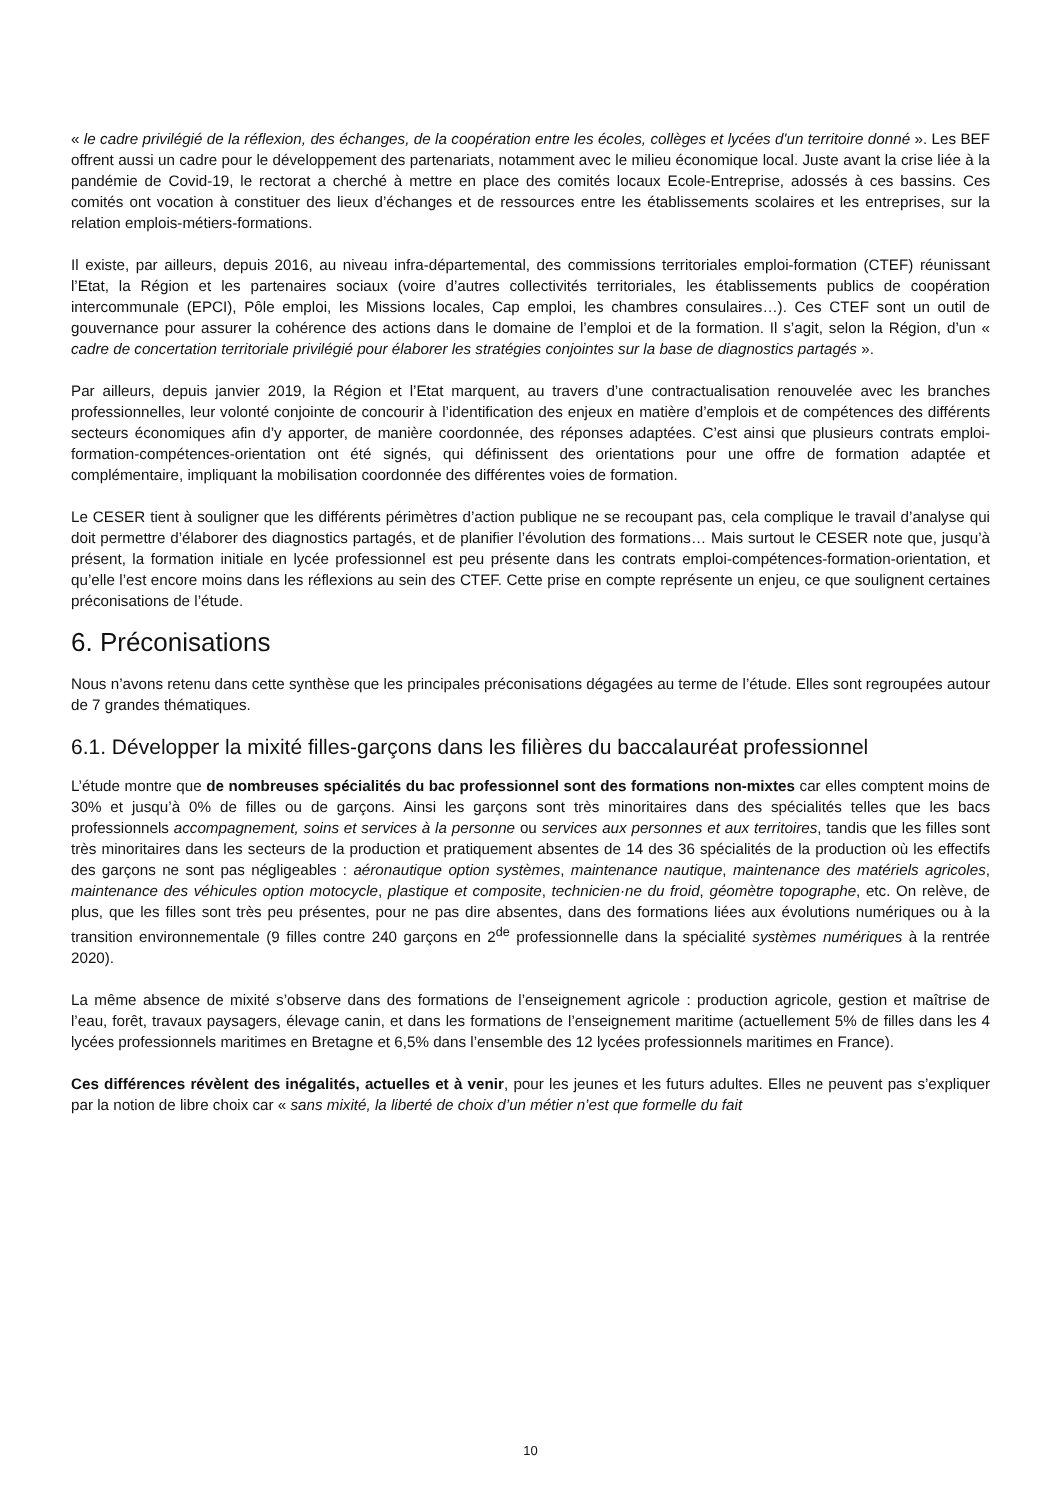« le cadre privilégié de la réflexion, des échanges, de la coopération entre les écoles, collèges et lycées d'un territoire donné ». Les BEF offrent aussi un cadre pour le développement des partenariats, notamment avec le milieu économique local. Juste avant la crise liée à la pandémie de Covid-19, le rectorat a cherché à mettre en place des comités locaux Ecole-Entreprise, adossés à ces bassins. Ces comités ont vocation à constituer des lieux d’échanges et de ressources entre les établissements scolaires et les entreprises, sur la relation emplois-métiers-formations.
Il existe, par ailleurs, depuis 2016, au niveau infra-départemental, des commissions territoriales emploi-formation (CTEF) réunissant l’Etat, la Région et les partenaires sociaux (voire d’autres collectivités territoriales, les établissements publics de coopération intercommunale (EPCI), Pôle emploi, les Missions locales, Cap emploi, les chambres consulaires…). Ces CTEF sont un outil de gouvernance pour assurer la cohérence des actions dans le domaine de l’emploi et de la formation. Il s’agit, selon la Région, d’un « cadre de concertation territoriale privilégié pour élaborer les stratégies conjointes sur la base de diagnostics partagés ».
Par ailleurs, depuis janvier 2019, la Région et l’Etat marquent, au travers d’une contractualisation renouvelée avec les branches professionnelles, leur volonté conjointe de concourir à l’identification des enjeux en matière d’emplois et de compétences des différents secteurs économiques afin d’y apporter, de manière coordonnée, des réponses adaptées. C’est ainsi que plusieurs contrats emploi-formation-compétences-orientation ont été signés, qui définissent des orientations pour une offre de formation adaptée et complémentaire, impliquant la mobilisation coordonnée des différentes voies de formation.
Le CESER tient à souligner que les différents périmètres d’action publique ne se recoupant pas, cela complique le travail d’analyse qui doit permettre d’élaborer des diagnostics partagés, et de planifier l’évolution des formations… Mais surtout le CESER note que, jusqu’à présent, la formation initiale en lycée professionnel est peu présente dans les contrats emploi-compétences-formation-orientation, et qu’elle l’est encore moins dans les réflexions au sein des CTEF. Cette prise en compte représente un enjeu, ce que soulignent certaines préconisations de l’étude.
6. Préconisations
Nous n’avons retenu dans cette synthèse que les principales préconisations dégagées au terme de l’étude. Elles sont regroupées autour de 7 grandes thématiques.
6.1. Développer la mixité filles-garçons dans les filières du baccalauréat professionnel
L’étude montre que de nombreuses spécialités du bac professionnel sont des formations non-mixtes car elles comptent moins de 30% et jusqu’à 0% de filles ou de garçons. Ainsi les garçons sont très minoritaires dans des spécialités telles que les bacs professionnels accompagnement, soins et services à la personne ou services aux personnes et aux territoires, tandis que les filles sont très minoritaires dans les secteurs de la production et pratiquement absentes de 14 des 36 spécialités de la production où les effectifs des garçons ne sont pas négligeables : aéronautique option systèmes, maintenance nautique, maintenance des matériels agricoles, maintenance des véhicules option motocycle, plastique et composite, technicien·ne du froid, géomètre topographe, etc. On relève, de plus, que les filles sont très peu présentes, pour ne pas dire absentes, dans des formations liées aux évolutions numériques ou à la transition environnementale (9 filles contre 240 garçons en 2<sup>de</sup> professionnelle dans la spécialité systèmes numériques à la rentrée 2020).
La même absence de mixité s’observe dans des formations de l’enseignement agricole : production agricole, gestion et maîtrise de l’eau, forêt, travaux paysagers, élevage canin, et dans les formations de l’enseignement maritime (actuellement 5% de filles dans les 4 lycées professionnels maritimes en Bretagne et 6,5% dans l’ensemble des 12 lycées professionnels maritimes en France).
Ces différences révèlent des inégalités, actuelles et à venir, pour les jeunes et les futurs adultes. Elles ne peuvent pas s’expliquer par la notion de libre choix car « sans mixité, la liberté de choix d’un métier n’est que formelle du fait
10